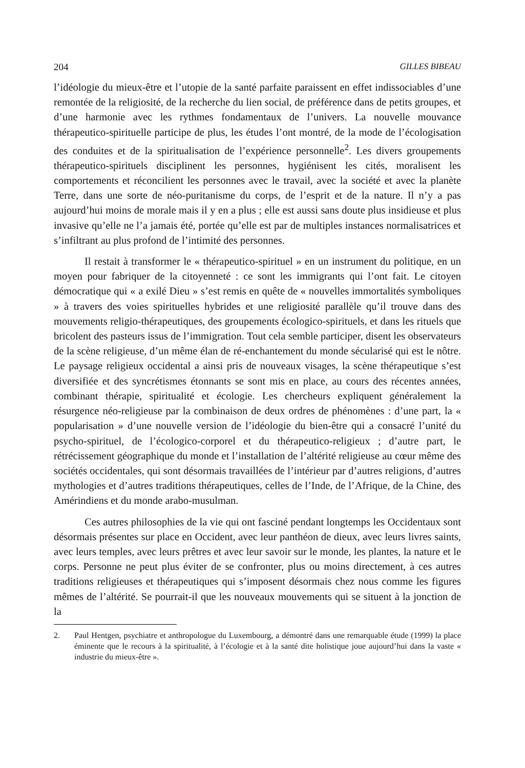204 GILLES BIBEAU
l’idéologie du mieux-être et l’utopie de la santé parfaite paraissent en effet indissociables d’une remontée de la religiosité, de la recherche du lien social, de préférence dans de petits groupes, et d’une harmonie avec les rythmes fondamentaux de l’univers. La nouvelle mouvance thérapeutico-spirituelle participe de plus, les études l’ont montré, de la mode de l’écologisation des conduites et de la spiritualisation de l’expérience personnelle<sup>2</sup>. Les divers groupements thérapeutico-spirituels disciplinent les personnes, hygiénisent les cités, moralisent les comportements et réconcilient les personnes avec le travail, avec la société et avec la planète Terre, dans une sorte de néo-puritanisme du corps, de l’esprit et de la nature. Il n’y a pas aujourd’hui moins de morale mais il y en a plus ; elle est aussi sans doute plus insidieuse et plus invasive qu’elle ne l’a jamais été, portée qu’elle est par de multiples instances normalisatrices et s’infiltrant au plus profond de l’intimité des personnes.
Il restait à transformer le « thérapeutico-spirituel » en un instrument du politique, en un moyen pour fabriquer de la citoyenneté : ce sont les immigrants qui l’ont fait. Le citoyen démocratique qui « a exilé Dieu » s’est remis en quête de « nouvelles immortalités symboliques » à travers des voies spirituelles hybrides et une religiosité parallèle qu’il trouve dans des mouvements religio-thérapeutiques, des groupements écologico-spirituels, et dans les rituels que bricolent des pasteurs issus de l’immigration. Tout cela semble participer, disent les observateurs de la scène religieuse, d’un même élan de ré-enchantement du monde sécularisé qui est le nôtre. Le paysage religieux occidental a ainsi pris de nouveaux visages, la scène thérapeutique s’est diversifiée et des syncrétismes étonnants se sont mis en place, au cours des récentes années, combinant thérapie, spiritualité et écologie. Les chercheurs expliquent généralement la résurgence néo-religieuse par la combinaison de deux ordres de phénomènes : d’une part, la « popularisation » d’une nouvelle version de l’idéologie du bien-être qui a consacré l’unité du psycho-spirituel, de l’écologico-corporel et du thérapeutico-religieux ; d’autre part, le rétrécissement géographique du monde et l’installation de l’altérité religieuse au cœur même des sociétés occidentales, qui sont désormais travaillées de l’intérieur par d’autres religions, d’autres mythologies et d’autres traditions thérapeutiques, celles de l’Inde, de l’Afrique, de la Chine, des Amérindiens et du monde arabo-musulman.
Ces autres philosophies de la vie qui ont fasciné pendant longtemps les Occidentaux sont désormais présentes sur place en Occident, avec leur panthéon de dieux, avec leurs livres saints, avec leurs temples, avec leurs prêtres et avec leur savoir sur le monde, les plantes, la nature et le corps. Personne ne peut plus éviter de se confronter, plus ou moins directement, à ces autres traditions religieuses et thérapeutiques qui s’imposent désormais chez nous comme les figures mêmes de l’altérité. Se pourrait-il que les nouveaux mouvements qui se situent à la jonction de la
2. Paul Hentgen, psychiatre et anthropologue du Luxembourg, a démontré dans une remarquable étude (1999) la place éminente que le recours à la spiritualité, à l’écologie et à la santé dite holistique joue aujourd’hui dans la vaste « industrie du mieux-être ».